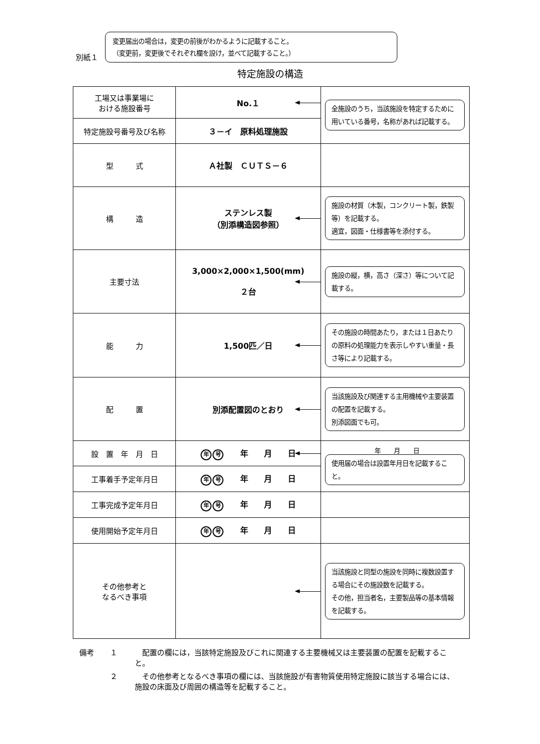別紙１
変更届出の場合は，変更の前後がわかるように記載すること。
（変更前，変更後でそれぞれ欄を設け，並べて記載すること。）
特定施設の構造
| 工場又は事業場に おける施設番号 | No.１ | 全施設のうち，当該施設を特定するために用いている番号，名称があれば記載する。 |
| 特定施設号番号及び名称 | ３－イ 原料処理施設 | |
| 型 式 | Ａ社製 ＣＵＴＳ－６ | |
| 構 造 | ステンレス製 （別添構造図参照） | 施設の材質（木製，コンクリート製，鉄製等）を記載する。 適宜，図面・仕様書等を添付する。 |
| 主要寸法 | 3,000×2,000×1,500(mm) ２台 | 施設の縦，横，高さ（深さ）等について記載する。 |
| 能 力 | 1,500匹／日 | その施設の時間あたり，または１日あたりの原料の処理能力を表示しやすい重量・長さ等により記載する。 |
| 配 置 | 別添配置図のとおり | 当該施設及び関連する主用機械や主要装置の配置を記載する。 別添図面でも可。 |
| 設 置 年 月 日 | 年 号 年 月 日 | 年 月 日 使用届の場合は設置年月日を記載すること。 |
| 工事着手予定年月日 | 年 号 年 月 日 | |
| 工事完成予定年月日 | 年 号 年 月 日 | |
| 使用開始予定年月日 | 年 号 年 月 日 | |
| その他参考と なるべき事項 | | 当該施設と同型の施設を同時に複数設置する場合にその施設数を記載する。 その他，担当者名，主要製品等の基本情報を記載する。 |
備考 １　配置の欄には，当該特定施設及びこれに関連する主要機械又は主要装置の配置を記載すること。
２　その他参考となるべき事項の欄には、当該施設が有害物質使用特定施設に該当する場合には、施設の床面及び周囲の構造等を記載すること。